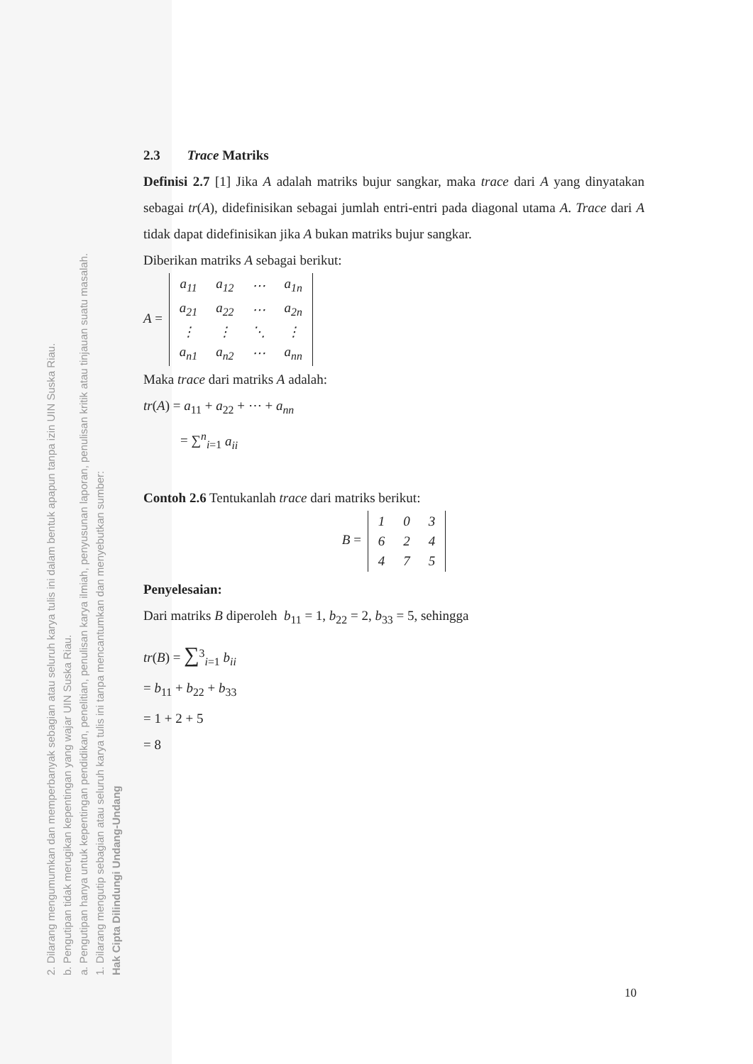2. Dilarang mengumumkan dan memperbanyak sebagian atau seluruh karya tulis ini dalam bentuk apapun tanpa izin UIN Suska Riau.
b. Pengutipan tidak merugikan kepentingan yang wajar UIN Suska Riau.
a. Pengutipan hanya untuk kepentingan pendidikan, penelitian, penulisan karya ilmiah, penyusunan laporan, penulisan kritik atau tinjauan suatu masalah.
1. Dilarang mengutip sebagian atau seluruh karya tulis ini tanpa mencantumkan dan menyebutkan sumber:
Hak Cipta Dilindungi Undang-Undang
2.3 Trace Matriks
Definisi 2.7 [1] Jika A adalah matriks bujur sangkar, maka trace dari A yang dinyatakan sebagai tr(A), didefinisikan sebagai jumlah entri-entri pada diagonal utama A. Trace dari A tidak dapat didefinisikan jika A bukan matriks bujur sangkar.
Diberikan matriks A sebagai berikut:
A =
| a<sub>11</sub> | a<sub>12</sub> | ⋯ | a<sub>1n</sub> |
| a<sub>21</sub> | a<sub>22</sub> | ⋯ | a<sub>2n</sub> |
| ⋮ | ⋮ | ⋱ | ⋮ |
| a<sub>n1</sub> | a<sub>n2</sub> | ⋯ | a<sub>nn</sub> |
Maka trace dari matriks A adalah:
tr(A) = a<sub>11</sub> + a<sub>22</sub> + ⋯ + a<sub>nn</sub>
= ∑<sup>n</sup><sub>i=1</sub> a<sub>ii</sub>
Contoh 2.6 Tentukanlah trace dari matriks berikut:
B =
| 1 | 0 | 3 |
| 6 | 2 | 4 |
| 4 | 7 | 5 |
Penyelesaian:
Dari matriks B diperoleh b<sub>11</sub> = 1, b<sub>22</sub> = 2, b<sub>33</sub> = 5, sehingga
tr(B) = ∑<sup>3</sup><sub>i=1</sub> b<sub>ii</sub>
= b<sub>11</sub> + b<sub>22</sub> + b<sub>33</sub>
= 1 + 2 + 5
= 8
10